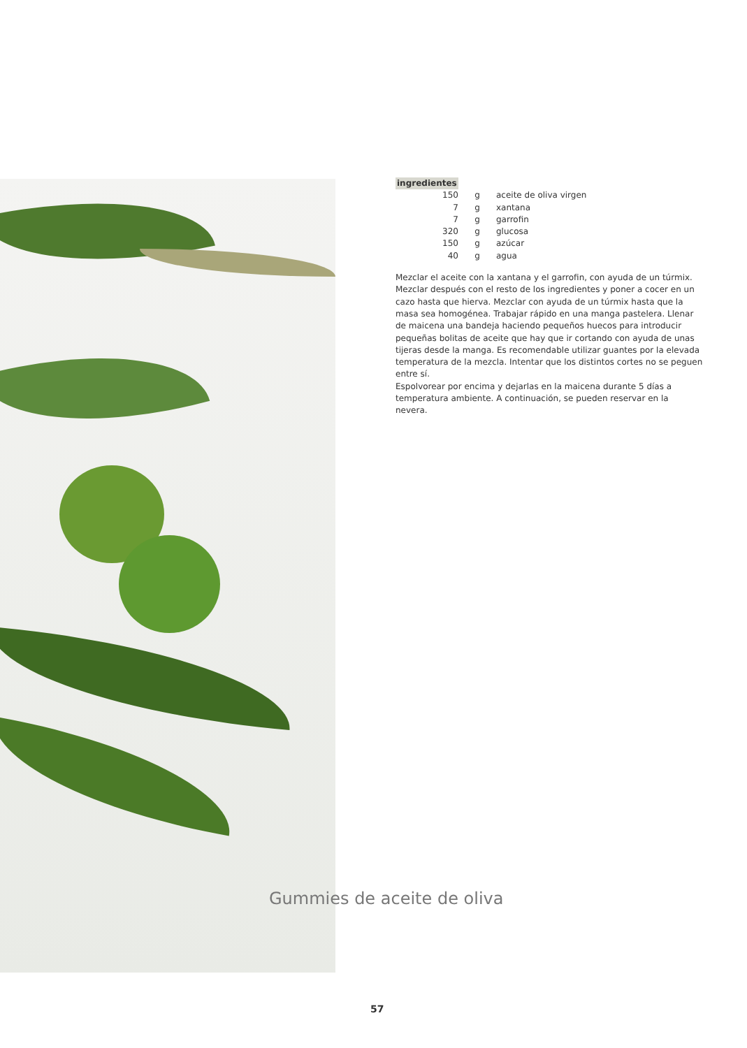ingredientes
| 150 | g | aceite de oliva virgen |
| 7 | g | xantana |
| 7 | g | garrofin |
| 320 | g | glucosa |
| 150 | g | azúcar |
| 40 | g | agua |
Mezclar el aceite con la xantana y el garrofin, con ayuda de un túrmix. Mezclar después con el resto de los ingredientes y poner a cocer en un cazo hasta que hierva. Mezclar con ayuda de un túrmix hasta que la masa sea homogénea. Trabajar rápido en una manga pastelera. Llenar de maicena una bandeja haciendo pequeños huecos para introducir pequeñas bolitas de aceite que hay que ir cortando con ayuda de unas tijeras desde la manga. Es recomendable utilizar guantes por la elevada temperatura de la mezcla. Intentar que los distintos cortes no se peguen entre sí.
Espolvorear por encima y dejarlas en la maicena durante 5 días a temperatura ambiente. A continuación, se pueden reservar en la nevera.
Gummies de aceite de oliva
57